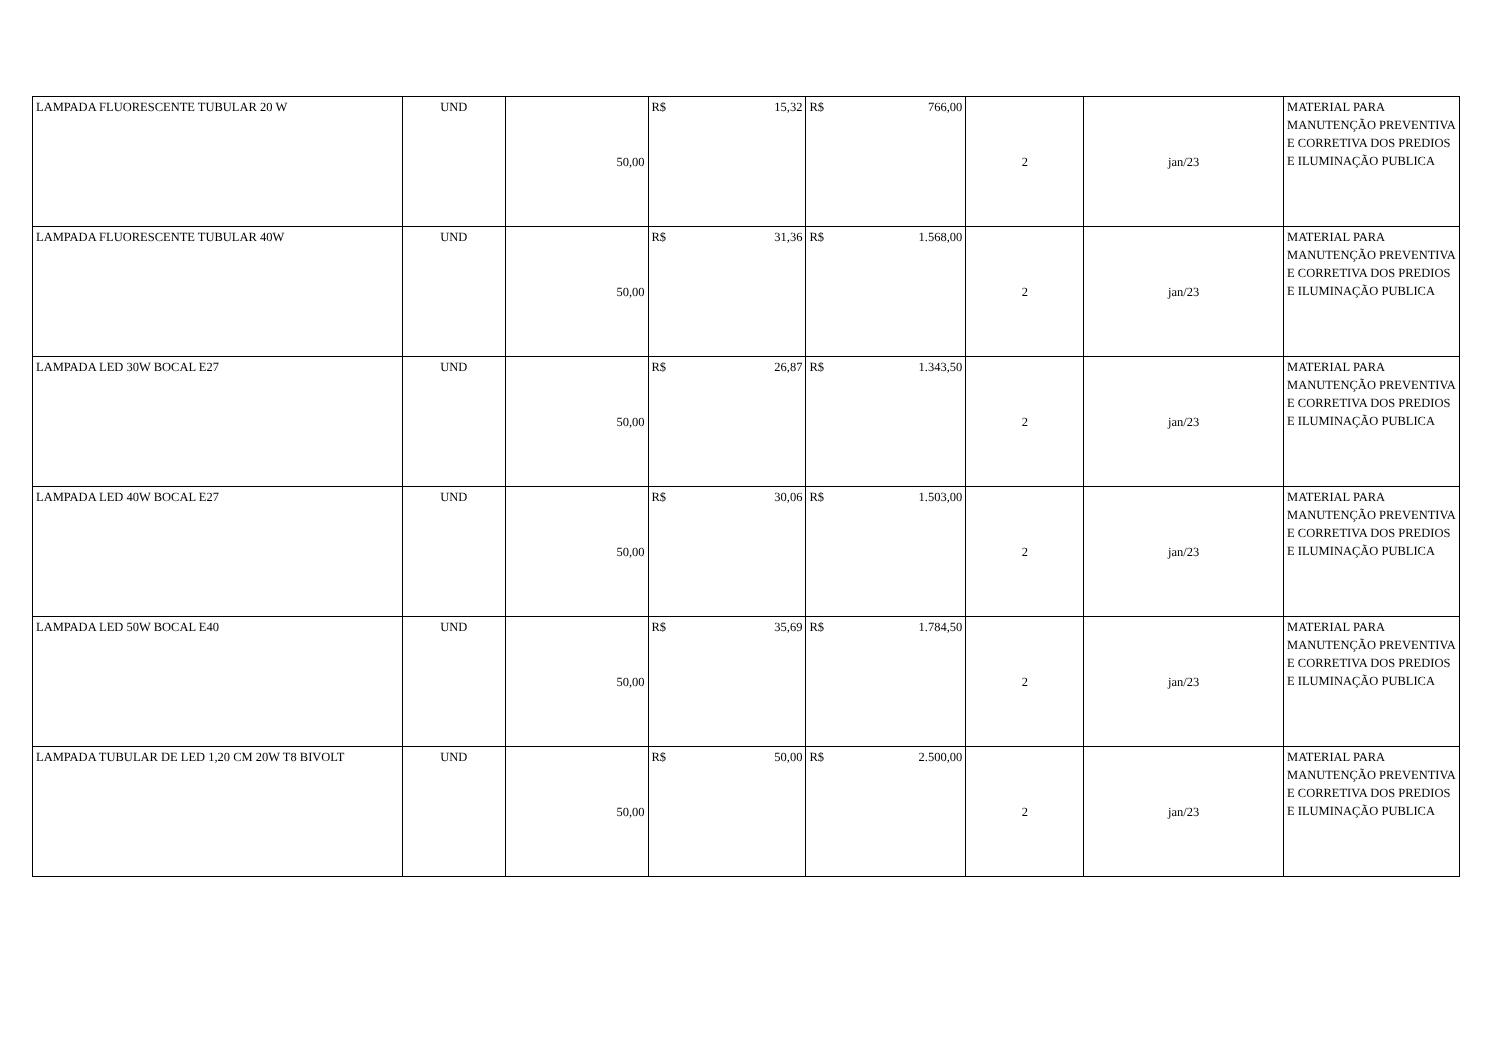| LAMPADA FLUORESCENTE TUBULAR 20 W | UND | 50,00 | R$ 15,32 | R$ 766,00 | 2 | jan/23 | MATERIAL PARA MANUTENÇÃO PREVENTIVA E CORRETIVA DOS PREDIOS E ILUMINAÇÃO PUBLICA |
| LAMPADA FLUORESCENTE TUBULAR 40W | UND | 50,00 | R$ 31,36 | R$ 1.568,00 | 2 | jan/23 | MATERIAL PARA MANUTENÇÃO PREVENTIVA E CORRETIVA DOS PREDIOS E ILUMINAÇÃO PUBLICA |
| LAMPADA LED 30W BOCAL E27 | UND | 50,00 | R$ 26,87 | R$ 1.343,50 | 2 | jan/23 | MATERIAL PARA MANUTENÇÃO PREVENTIVA E CORRETIVA DOS PREDIOS E ILUMINAÇÃO PUBLICA |
| LAMPADA LED 40W BOCAL E27 | UND | 50,00 | R$ 30,06 | R$ 1.503,00 | 2 | jan/23 | MATERIAL PARA MANUTENÇÃO PREVENTIVA E CORRETIVA DOS PREDIOS E ILUMINAÇÃO PUBLICA |
| LAMPADA LED 50W BOCAL E40 | UND | 50,00 | R$ 35,69 | R$ 1.784,50 | 2 | jan/23 | MATERIAL PARA MANUTENÇÃO PREVENTIVA E CORRETIVA DOS PREDIOS E ILUMINAÇÃO PUBLICA |
| LAMPADA TUBULAR DE LED 1,20 CM 20W T8 BIVOLT | UND | 50,00 | R$ 50,00 | R$ 2.500,00 | 2 | jan/23 | MATERIAL PARA MANUTENÇÃO PREVENTIVA E CORRETIVA DOS PREDIOS E ILUMINAÇÃO PUBLICA |